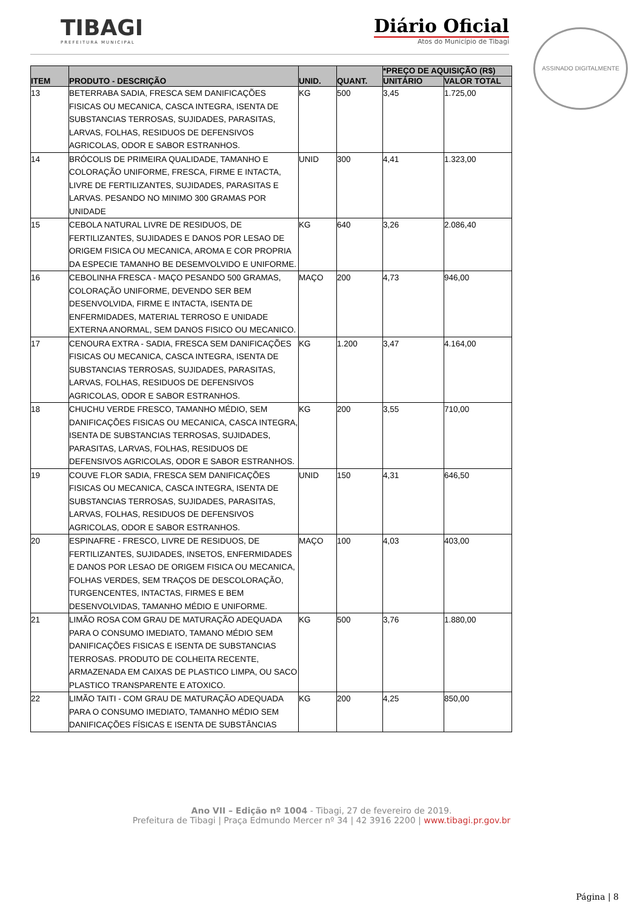TIBAGI
PREFEITURA MUNICIPAL
Diário Oficial
Atos do Município de Tibagi
ASSINADO DIGITALMENTE
| ITEM | PRODUTO - DESCRIÇÃO | UNID. | QUANT. | *PREÇO DE AQUISIÇÃO (R$) | |
| --- | --- | --- | --- | --- | --- |
| | | | | UNITÁRIO | VALOR TOTAL |
| 13 | BETERRABA SADIA, FRESCA SEM DANIFICAÇÕES FISICAS OU MECANICA, CASCA INTEGRA, ISENTA DE SUBSTANCIAS TERROSAS, SUJIDADES, PARASITAS, LARVAS, FOLHAS, RESIDUOS DE DEFENSIVOS AGRICOLAS, ODOR E SABOR ESTRANHOS. | KG | 500 | 3,45 | 1.725,00 |
| 14 | BRÓCOLIS DE PRIMEIRA QUALIDADE, TAMANHO E COLORAÇÃO UNIFORME, FRESCA, FIRME E INTACTA, LIVRE DE FERTILIZANTES, SUJIDADES, PARASITAS E LARVAS. PESANDO NO MINIMO 300 GRAMAS POR UNIDADE | UNID | 300 | 4,41 | 1.323,00 |
| 15 | CEBOLA NATURAL LIVRE DE RESIDUOS, DE FERTILIZANTES, SUJIDADES E DANOS POR LESAO DE ORIGEM FISICA OU MECANICA, AROMA E COR PROPRIA DA ESPECIE TAMANHO BE DESEMVOLVIDO E UNIFORME. | KG | 640 | 3,26 | 2.086,40 |
| 16 | CEBOLINHA FRESCA - MAÇO PESANDO 500 GRAMAS, COLORAÇÃO UNIFORME, DEVENDO SER BEM DESENVOLVIDA, FIRME E INTACTA, ISENTA DE ENFERMIDADES, MATERIAL TERROSO E UNIDADE EXTERNA ANORMAL, SEM DANOS FISICO OU MECANICO. | MAÇO | 200 | 4,73 | 946,00 |
| 17 | CENOURA EXTRA - SADIA, FRESCA SEM DANIFICAÇÕES FISICAS OU MECANICA, CASCA INTEGRA, ISENTA DE SUBSTANCIAS TERROSAS, SUJIDADES, PARASITAS, LARVAS, FOLHAS, RESIDUOS DE DEFENSIVOS AGRICOLAS, ODOR E SABOR ESTRANHOS. | KG | 1.200 | 3,47 | 4.164,00 |
| 18 | CHUCHU VERDE FRESCO, TAMANHO MÉDIO, SEM DANIFICAÇÕES FISICAS OU MECANICA, CASCA INTEGRA, ISENTA DE SUBSTANCIAS TERROSAS, SUJIDADES, PARASITAS, LARVAS, FOLHAS, RESIDUOS DE DEFENSIVOS AGRICOLAS, ODOR E SABOR ESTRANHOS. | KG | 200 | 3,55 | 710,00 |
| 19 | COUVE FLOR SADIA, FRESCA SEM DANIFICAÇÕES FISICAS OU MECANICA, CASCA INTEGRA, ISENTA DE SUBSTANCIAS TERROSAS, SUJIDADES, PARASITAS, LARVAS, FOLHAS, RESIDUOS DE DEFENSIVOS AGRICOLAS, ODOR E SABOR ESTRANHOS. | UNID | 150 | 4,31 | 646,50 |
| 20 | ESPINAFRE - FRESCO, LIVRE DE RESIDUOS, DE FERTILIZANTES, SUJIDADES, INSETOS, ENFERMIDADES E DANOS POR LESAO DE ORIGEM FISICA OU MECANICA, FOLHAS VERDES, SEM TRAÇOS DE DESCOLORAÇÃO, TURGENCENTES, INTACTAS, FIRMES E BEM DESENVOLVIDAS, TAMANHO MÉDIO E UNIFORME. | MAÇO | 100 | 4,03 | 403,00 |
| 21 | LIMÃO ROSA COM GRAU DE MATURAÇÃO ADEQUADA PARA O CONSUMO IMEDIATO, TAMANO MÉDIO SEM DANIFICAÇÕES FISICAS E ISENTA DE SUBSTANCIAS TERROSAS. PRODUTO DE COLHEITA RECENTE, ARMAZENADA EM CAIXAS DE PLASTICO LIMPA, OU SACO PLASTICO TRANSPARENTE E ATOXICO. | KG | 500 | 3,76 | 1.880,00 |
| 22 | LIMÃO TAITI - COM GRAU DE MATURAÇÃO ADEQUADA PARA O CONSUMO IMEDIATO, TAMANHO MÉDIO SEM DANIFICAÇÕES FÍSICAS E ISENTA DE SUBSTÂNCIAS | KG | 200 | 4,25 | 850,00 |
Ano VII – Edição nº 1004 - Tibagi, 27 de fevereiro de 2019.
Prefeitura de Tibagi | Praça Edmundo Mercer nº 34 | 42 3916 2200 | www.tibagi.pr.gov.br
Página | 8